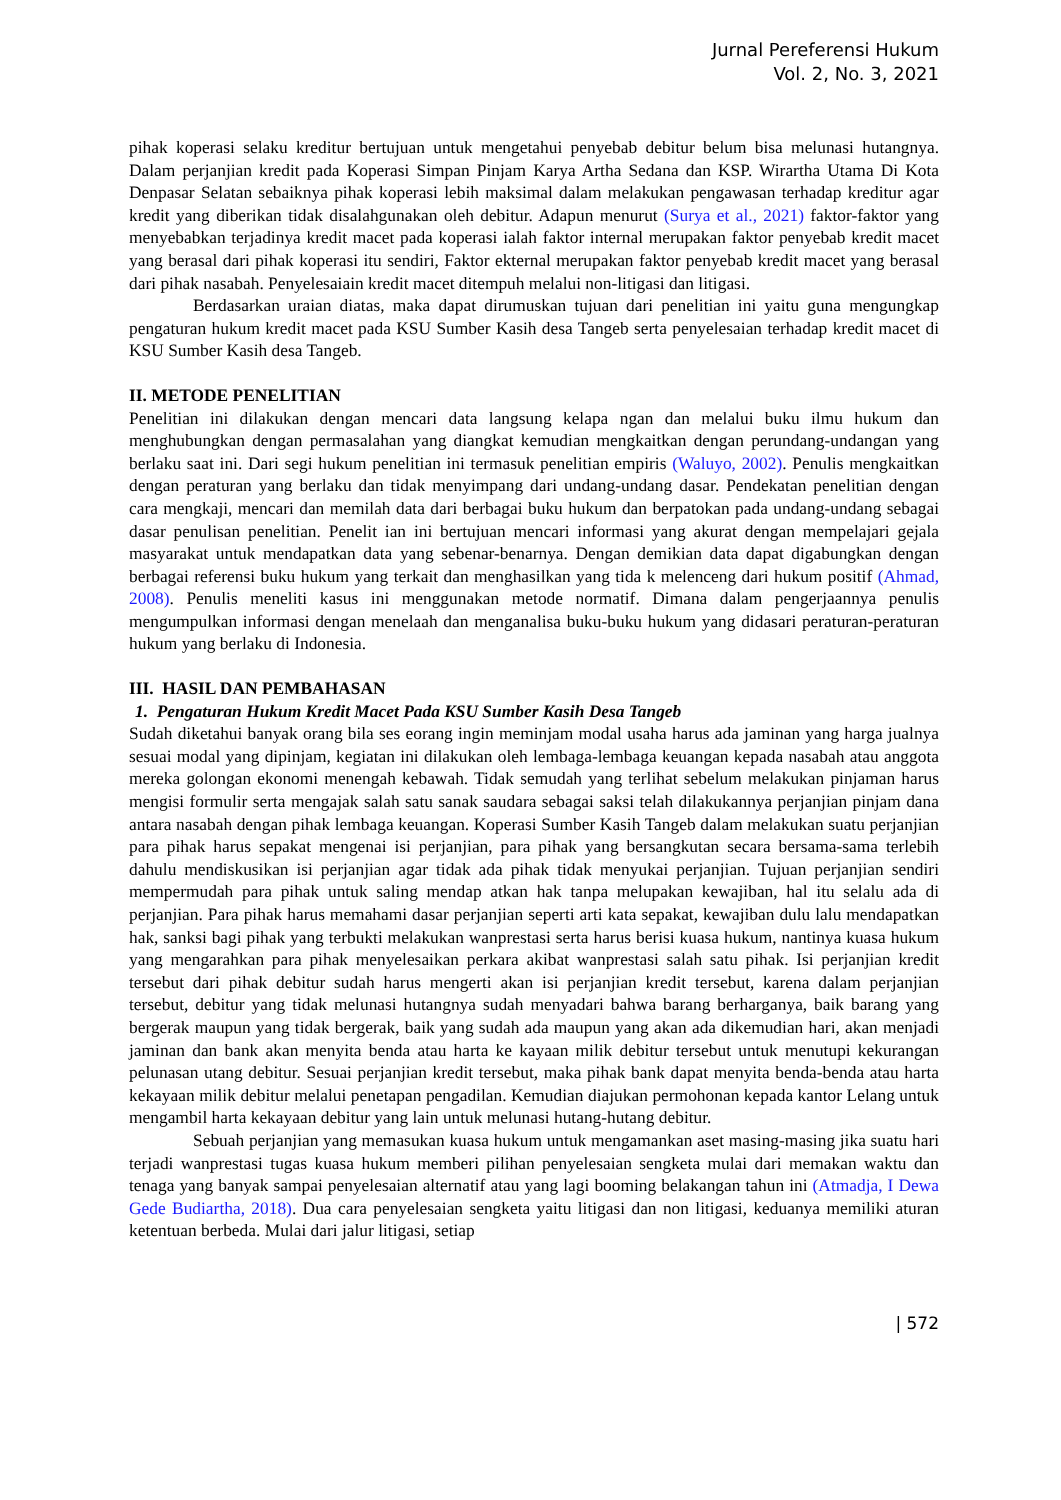Jurnal Pereferensi Hukum
Vol. 2, No. 3, 2021
pihak koperasi selaku kreditur bertujuan untuk mengetahui penyebab debitur belum bisa melunasi hutangnya. Dalam perjanjian kredit pada Koperasi Simpan Pinjam Karya Artha Sedana dan KSP. Wirartha Utama Di Kota Denpasar Selatan sebaiknya pihak koperasi lebih maksimal dalam melakukan pengawasan terhadap kreditur agar kredit yang diberikan tidak disalahgunakan oleh debitur. Adapun menurut (Surya et al., 2021) faktor-faktor yang menyebabkan terjadinya kredit macet pada koperasi ialah faktor internal merupakan faktor penyebab kredit macet yang berasal dari pihak koperasi itu sendiri, Faktor ekternal merupakan faktor penyebab kredit macet yang berasal dari pihak nasabah. Penyelesaiain kredit macet ditempuh melalui non-litigasi dan litigasi.
Berdasarkan uraian diatas, maka dapat dirumuskan tujuan dari penelitian ini yaitu guna mengungkap pengaturan hukum kredit macet pada KSU Sumber Kasih desa Tangeb serta penyelesaian terhadap kredit macet di KSU Sumber Kasih desa Tangeb.
II. METODE PENELITIAN
Penelitian ini dilakukan dengan mencari data langsung kelapa ngan dan melalui buku ilmu hukum dan menghubungkan dengan permasalahan yang diangkat kemudian mengkaitkan dengan perundang-undangan yang berlaku saat ini. Dari segi hukum penelitian ini termasuk penelitian empiris (Waluyo, 2002). Penulis mengkaitkan dengan peraturan yang berlaku dan tidak menyimpang dari undang-undang dasar. Pendekatan penelitian dengan cara mengkaji, mencari dan memilah data dari berbagai buku hukum dan berpatokan pada undang-undang sebagai dasar penulisan penelitian. Penelit ian ini bertujuan mencari informasi yang akurat dengan mempelajari gejala masyarakat untuk mendapatkan data yang sebenar-benarnya. Dengan demikian data dapat digabungkan dengan berbagai referensi buku hukum yang terkait dan menghasilkan yang tida k melenceng dari hukum positif (Ahmad, 2008). Penulis meneliti kasus ini menggunakan metode normatif. Dimana dalam pengerjaannya penulis mengumpulkan informasi dengan menelaah dan menganalisa buku-buku hukum yang didasari peraturan-peraturan hukum yang berlaku di Indonesia.
III. HASIL DAN PEMBAHASAN
1. Pengaturan Hukum Kredit Macet Pada KSU Sumber Kasih Desa Tangeb
Sudah diketahui banyak orang bila ses eorang ingin meminjam modal usaha harus ada jaminan yang harga jualnya sesuai modal yang dipinjam, kegiatan ini dilakukan oleh lembaga-lembaga keuangan kepada nasabah atau anggota mereka golongan ekonomi menengah kebawah. Tidak semudah yang terlihat sebelum melakukan pinjaman harus mengisi formulir serta mengajak salah satu sanak saudara sebagai saksi telah dilakukannya perjanjian pinjam dana antara nasabah dengan pihak lembaga keuangan. Koperasi Sumber Kasih Tangeb dalam melakukan suatu perjanjian para pihak harus sepakat mengenai isi perjanjian, para pihak yang bersangkutan secara bersama-sama terlebih dahulu mendiskusikan isi perjanjian agar tidak ada pihak tidak menyukai perjanjian. Tujuan perjanjian sendiri mempermudah para pihak untuk saling mendap atkan hak tanpa melupakan kewajiban, hal itu selalu ada di perjanjian. Para pihak harus memahami dasar perjanjian seperti arti kata sepakat, kewajiban dulu lalu mendapatkan hak, sanksi bagi pihak yang terbukti melakukan wanprestasi serta harus berisi kuasa hukum, nantinya kuasa hukum yang mengarahkan para pihak menyelesaikan perkara akibat wanprestasi salah satu pihak. Isi perjanjian kredit tersebut dari pihak debitur sudah harus mengerti akan isi perjanjian kredit tersebut, karena dalam perjanjian tersebut, debitur yang tidak melunasi hutangnya sudah menyadari bahwa barang berharganya, baik barang yang bergerak maupun yang tidak bergerak, baik yang sudah ada maupun yang akan ada dikemudian hari, akan menjadi jaminan dan bank akan menyita benda atau harta ke kayaan milik debitur tersebut untuk menutupi kekurangan pelunasan utang debitur. Sesuai perjanjian kredit tersebut, maka pihak bank dapat menyita benda-benda atau harta kekayaan milik debitur melalui penetapan pengadilan. Kemudian diajukan permohonan kepada kantor Lelang untuk mengambil harta kekayaan debitur yang lain untuk melunasi hutang-hutang debitur.
Sebuah perjanjian yang memasukan kuasa hukum untuk mengamankan aset masing-masing jika suatu hari terjadi wanprestasi tugas kuasa hukum memberi pilihan penyelesaian sengketa mulai dari memakan waktu dan tenaga yang banyak sampai penyelesaian alternatif atau yang lagi booming belakangan tahun ini (Atmadja, I Dewa Gede Budiartha, 2018). Dua cara penyelesaian sengketa yaitu litigasi dan non litigasi, keduanya memiliki aturan ketentuan berbeda. Mulai dari jalur litigasi, setiap
| 572